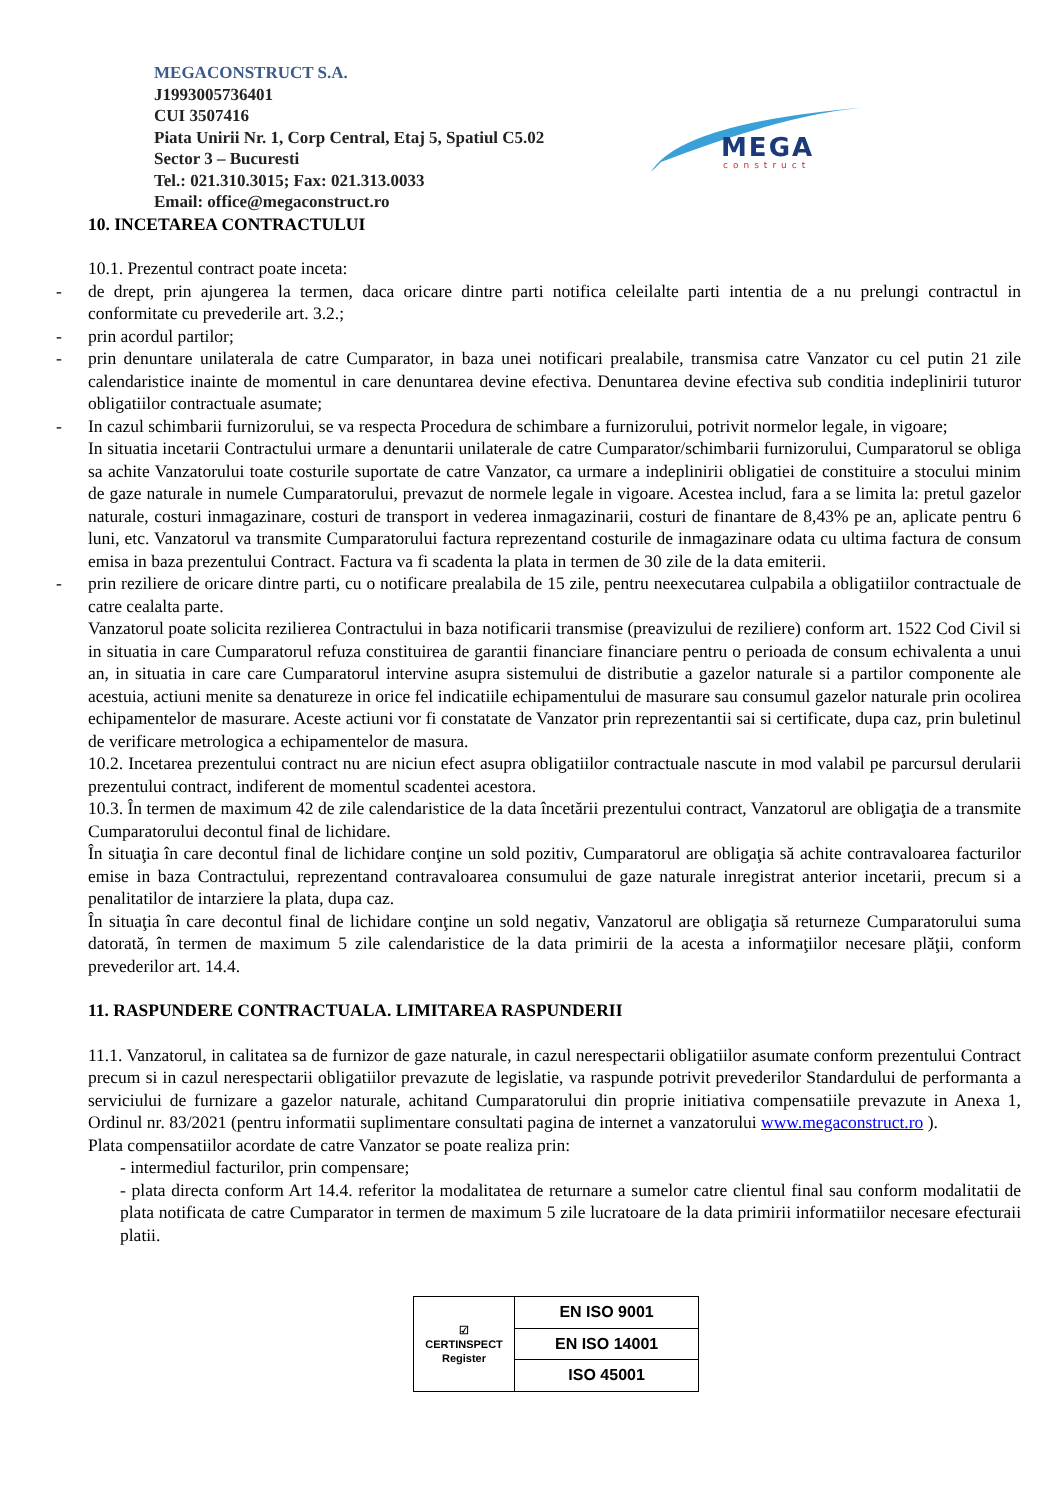MEGACONSTRUCT S.A.
J1993005736401
CUI 3507416
Piata Unirii Nr. 1, Corp Central, Etaj 5, Spatiul C5.02
Sector 3 – Bucuresti
Tel.: 021.310.3015; Fax: 021.313.0033
Email: office@megaconstruct.ro
MEGA
construct
10. INCETAREA CONTRACTULUI
10.1. Prezentul contract poate inceta:
- de drept, prin ajungerea la termen, daca oricare dintre parti notifica celeilalte parti intentia de a nu prelungi contractul in conformitate cu prevederile art. 3.2.;
- prin acordul partilor;
- prin denuntare unilaterala de catre Cumparator, in baza unei notificari prealabile, transmisa catre Vanzator cu cel putin 21 zile calendaristice inainte de momentul in care denuntarea devine efectiva. Denuntarea devine efectiva sub conditia indeplinirii tuturor obligatiilor contractuale asumate;
- In cazul schimbarii furnizorului, se va respecta Procedura de schimbare a furnizorului, potrivit normelor legale, in vigoare;
In situatia incetarii Contractului urmare a denuntarii unilaterale de catre Cumparator/schimbarii furnizorului, Cumparatorul se obliga sa achite Vanzatorului toate costurile suportate de catre Vanzator, ca urmare a indeplinirii obligatiei de constituire a stocului minim de gaze naturale in numele Cumparatorului, prevazut de normele legale in vigoare. Acestea includ, fara a se limita la: pretul gazelor naturale, costuri inmagazinare, costuri de transport in vederea inmagazinarii, costuri de finantare de 8,43% pe an, aplicate pentru 6 luni, etc. Vanzatorul va transmite Cumparatorului factura reprezentand costurile de inmagazinare odata cu ultima factura de consum emisa in baza prezentului Contract. Factura va fi scadenta la plata in termen de 30 zile de la data emiterii.
- prin reziliere de oricare dintre parti, cu o notificare prealabila de 15 zile, pentru neexecutarea culpabila a obligatiilor contractuale de catre cealalta parte.
Vanzatorul poate solicita rezilierea Contractului in baza notificarii transmise (preavizului de reziliere) conform art. 1522 Cod Civil si in situatia in care Cumparatorul refuza constituirea de garantii financiare financiare pentru o perioada de consum echivalenta a unui an, in situatia in care care Cumparatorul intervine asupra sistemului de distributie a gazelor naturale si a partilor componente ale acestuia, actiuni menite sa denatureze in orice fel indicatiile echipamentului de masurare sau consumul gazelor naturale prin ocolirea echipamentelor de masurare. Aceste actiuni vor fi constatate de Vanzator prin reprezentantii sai si certificate, dupa caz, prin buletinul de verificare metrologica a echipamentelor de masura.
10.2. Incetarea prezentului contract nu are niciun efect asupra obligatiilor contractuale nascute in mod valabil pe parcursul derularii prezentului contract, indiferent de momentul scadentei acestora.
10.3. În termen de maximum 42 de zile calendaristice de la data încetării prezentului contract, Vanzatorul are obligaţia de a transmite Cumparatorului decontul final de lichidare.
În situaţia în care decontul final de lichidare conţine un sold pozitiv, Cumparatorul are obligaţia să achite contravaloarea facturilor emise in baza Contractului, reprezentand contravaloarea consumului de gaze naturale inregistrat anterior incetarii, precum si a penalitatilor de intarziere la plata, dupa caz.
În situaţia în care decontul final de lichidare conţine un sold negativ, Vanzatorul are obligaţia să returneze Cumparatorului suma datorată, în termen de maximum 5 zile calendaristice de la data primirii de la acesta a informaţiilor necesare plăţii, conform prevederilor art. 14.4.
11. RASPUNDERE CONTRACTUALA. LIMITAREA RASPUNDERII
11.1. Vanzatorul, in calitatea sa de furnizor de gaze naturale, in cazul nerespectarii obligatiilor asumate conform prezentului Contract precum si in cazul nerespectarii obligatiilor prevazute de legislatie, va raspunde potrivit prevederilor Standardului de performanta a serviciului de furnizare a gazelor naturale, achitand Cumparatorului din proprie initiativa compensatiile prevazute in Anexa 1, Ordinul nr. 83/2021 (pentru informatii suplimentare consultati pagina de internet a vanzatorului www.megaconstruct.ro ).
Plata compensatiilor acordate de catre Vanzator se poate realiza prin:
- intermediul facturilor, prin compensare;
- plata directa conform Art 14.4. referitor la modalitatea de returnare a sumelor catre clientul final sau conform modalitatii de plata notificata de catre Cumparator in termen de maximum 5 zile lucratoare de la data primirii informatiilor necesare efecturaii platii.
| ☑ CERTINSPECT Register | EN ISO 9001 |
| | EN ISO 14001 |
| | ISO 45001 |